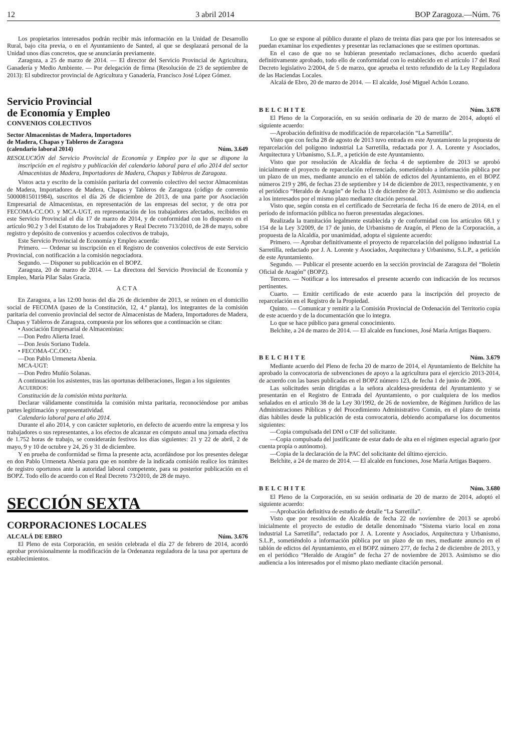12 3 abril 2014 BOP Zaragoza.—Núm. 76
Los propietarios interesados podrán recibir más información en la Unidad de Desarrollo Rural, bajo cita previa, o en el Ayuntamiento de Santed, al que se desplazará personal de la Unidad unos días concretos, que se anunciarán previamente.
Zaragoza, a 25 de marzo de 2014. — El director del Servicio Provincial de Agricultura, Ganadería y Medio Ambiente. — Por delegación de firma (Resolución de 23 de septiembre de 2013): El subdirector provincial de Agricultura y Ganadería, Francisco José López Gómez.
Servicio Provincial
de Economía y Empleo
CONVENIOS COLECTIVOS
Sector Almacenistas de Madera, Importadores
de Madera, Chapas y Tableros de Zaragoza
(calendario laboral 2014) Núm. 3.649
RESOLUCIÓN del Servicio Provincial de Economía y Empleo por la que se dispone la inscripción en el registro y publicación del calendario laboral para el año 2014 del sector Almacenistas de Madera, Importadores de Madera, Chapas y Tableros de Zaragoza.
Vistos acta y escrito de la comisión paritaria del convenio colectivo del sector Almacenistas de Madera, Importadores de Madera, Chapas y Tableros de Zaragoza (código de convenio 50000815011984), suscritos el día 26 de diciembre de 2013, de una parte por Asociación Empresarial de Almacenistas, en representación de las empresas del sector, y de otra por FECOMA-CC.OO. y MCA-UGT, en representación de los trabajadores afectados, recibidos en este Servicio Provincial el día 17 de marzo de 2014, y de conformidad con lo dispuesto en el artículo 90.2 y 3 del Estatuto de los Trabajadores y Real Decreto 713/2010, de 28 de mayo, sobre registro y depósito de convenios y acuerdos colectivos de trabajo,
Este Servicio Provincial de Economía y Empleo acuerda:
Primero. — Ordenar su inscripción en el Registro de convenios colectivos de este Servicio Provincial, con notificación a la comisión negociadora.
Segundo. — Disponer su publicación en el BOPZ.
Zaragoza, 20 de marzo de 2014. — La directora del Servicio Provincial de Economía y Empleo, María Pilar Salas Gracia.
ACTA
En Zaragoza, a las 12:00 horas del día 26 de diciembre de 2013, se reúnen en el domicilio social de FECOMA (paseo de la Constitución, 12, 4.ª planta), los integrantes de la comisión paritaria del convenio provincial del sector de Almacenistas de Madera, Importadores de Madera, Chapas y Tableros de Zaragoza, compuesta por los señores que a continuación se citan:
• Asociación Empresarial de Almacenistas:
—Don Pedro Alierta Izuel.
—Don Jesús Soriano Tudela.
• FECOMA-CC.OO.:
—Don Pablo Urmeneta Abenia.
MCA-UGT:
—Don Pedro Muñío Solanas.
A continuación los asistentes, tras las oportunas deliberaciones, llegan a los siguientes
ACUERDOS:
Constitución de la comisión mixta paritaria.
Declarar válidamente constituida la comisión mixta paritaria, reconociéndose por ambas partes legitimación y representatividad.
Calendario laboral para el año 2014.
Durante el año 2014, y con carácter supletorio, en defecto de acuerdo entre la empresa y los trabajadores o sus representantes, a los efectos de alcanzar en cómputo anual una jornada efectiva de 1.752 horas de trabajo, se considerarán festivos los días siguientes: 21 y 22 de abril, 2 de mayo, 9 y 10 de octubre y 24, 26 y 31 de diciembre.
Y en prueba de conformidad se firma la presente acta, acordándose por los presentes delegar en don Pablo Urmeneta Abenia para que en nombre de la indicada comisión realice los trámites de registro oportunos ante la autoridad laboral competente, para su posterior publicación en el BOPZ. Todo ello de acuerdo con el Real Decreto 73/2010, de 28 de mayo.
SECCIÓN SEXTA
CORPORACIONES LOCALES
ALCALÁ DE EBRO Núm. 3.676
El Pleno de esta Corporación, en sesión celebrada el día 27 de febrero de 2014, acordó aprobar provisionalmente la modificación de la Ordenanza reguladora de la tasa por apertura de establecimientos.
Lo que se expone al público durante el plazo de treinta días para que por los interesados se puedan examinar los expedientes y presentar las reclamaciones que se estimen oportunas.
En el caso de que no se hubieran presentado reclamaciones, dicho acuerdo quedará definitivamente aprobado, todo ello de conformidad con lo establecido en el artículo 17 del Real Decreto legislativo 2/2004, de 5 de marzo, que aprueba el texto refundido de la Ley Reguladora de las Haciendas Locales.
Alcalá de Ebro, 20 de marzo de 2014. — El alcalde, José Miguel Achón Lozano.
BELCHITE Núm. 3.678
El Pleno de la Corporación, en su sesión ordinaria de 20 de marzo de 2014, adoptó el siguiente acuerdo:
—Aprobación definitiva de modificación de reparcelación “La Sarretilla”.
Visto que con fecha 28 de agosto de 2013 tuvo entrada en este Ayuntamiento la propuesta de reparcelación del polígono industrial La Sarretilla, redactada por J. A. Lorente y Asociados, Arquitectura y Urbanismo, S.L.P., a petición de este Ayuntamiento.
Visto que por resolución de Alcaldía de fecha 4 de septiembre de 2013 se aprobó inicialmente el proyecto de reparcelación referenciado, sometiéndolo a información pública por un plazo de un mes, mediante anuncio en el tablón de edictos del Ayuntamiento, en el BOPZ números 219 y 286, de fechas 23 de septiembre y 14 de diciembre de 2013, respectivamente, y en el periódico “Heraldo de Aragón” de fecha 13 de diciembre de 2013. Asimismo se dio audiencia a los interesados por el mismo plazo mediante citación personal.
Visto que, según consta en el certificado de Secretaría de fecha 16 de enero de 2014, en el período de información pública no fueron presentadas alegaciones.
Realizada la tramitación legalmente establecida y de conformidad con los artículos 68.1 y 154 de la Ley 3/2009, de 17 de junio, de Urbanismo de Aragón, el Pleno de la Corporación, a propuesta de la Alcaldía, por unanimidad, adopta el siguiente acuerdo:
Primero. — Aprobar definitivamente el proyecto de reparcelación del polígono industrial La Sarretilla, redactado por J. A. Lorente y Asociados, Arquitectura y Urbanismo, S.L.P., a petición de este Ayuntamiento.
Segundo. — Publicar el presente acuerdo en la sección provincial de Zaragoza del “Boletín Oficial de Aragón” (BOPZ).
Tercero. — Notificar a los interesados el presente acuerdo con indicación de los recursos pertinentes.
Cuarto. — Emitir certificado de este acuerdo para la inscripción del proyecto de reparcelación en el Registro de la Propiedad.
Quinto. — Comunicar y remitir a la Comisión Provincial de Ordenación del Territorio copia de este acuerdo y de la documentación que lo integra.
Lo que se hace público para general conocimiento.
Belchite, a 24 de marzo de 2014. — El alcalde en funciones, José María Artigas Baquero.
BELCHITE Núm. 3.679
Mediante acuerdo del Pleno de fecha 20 de marzo de 2014, el Ayuntamiento de Belchite ha aprobado la convocatoria de subvenciones de apoyo a la agricultura para el ejercicio 2013-2014, de acuerdo con las bases publicadas en el BOPZ número 123, de fecha 1 de junio de 2006.
Las solicitudes serán dirigidas a la señora alcaldesa-presidenta del Ayuntamiento y se presentarán en el Registro de Entrada del Ayuntamiento, o por cualquiera de los medios señalados en el artículo 38 de la Ley 30/1992, de 26 de noviembre, de Régimen Jurídico de las Administraciones Públicas y del Procedimiento Administrativo Común, en el plazo de treinta días hábiles desde la publicación de esta convocatoria, debiendo acompañarse los documentos siguientes:
—Copia compulsada del DNI o CIF del solicitante.
—Copia compulsada del justificante de estar dado de alta en el régimen especial agrario (por cuenta propia o autónomo).
—Copia de la declaración de la PAC del solicitante del último ejercicio.
Belchite, a 24 de marzo de 2014. — El alcalde en funciones, Jose María Artigas Baquero.
BELCHITE Núm. 3.680
El Pleno de la Corporación, en su sesión ordinaria de 20 de marzo de 2014, adoptó el siguiente acuerdo:
—Aprobación definitiva de estudio de detalle “La Sarretilla”.
Visto que por resolución de Alcaldía de fecha 22 de noviembre de 2013 se aprobó inicialmente el proyecto de estudio de detalle denominado “Sistema viario local en zona industrial La Sarretilla”, redactado por J. A. Lorente y Asociados, Arquitectura y Urbanismo, S.L.P., sometiéndolo a información pública por un plazo de un mes, mediante anuncio en el tablón de edictos del Ayuntamiento, en el BOPZ número 277, de fecha 2 de diciembre de 2013, y en el periódico “Heraldo de Aragón” de fecha 27 de noviembre de 2013. Asimismo se dio audiencia a los interesados por el mismo plazo mediante citación personal.